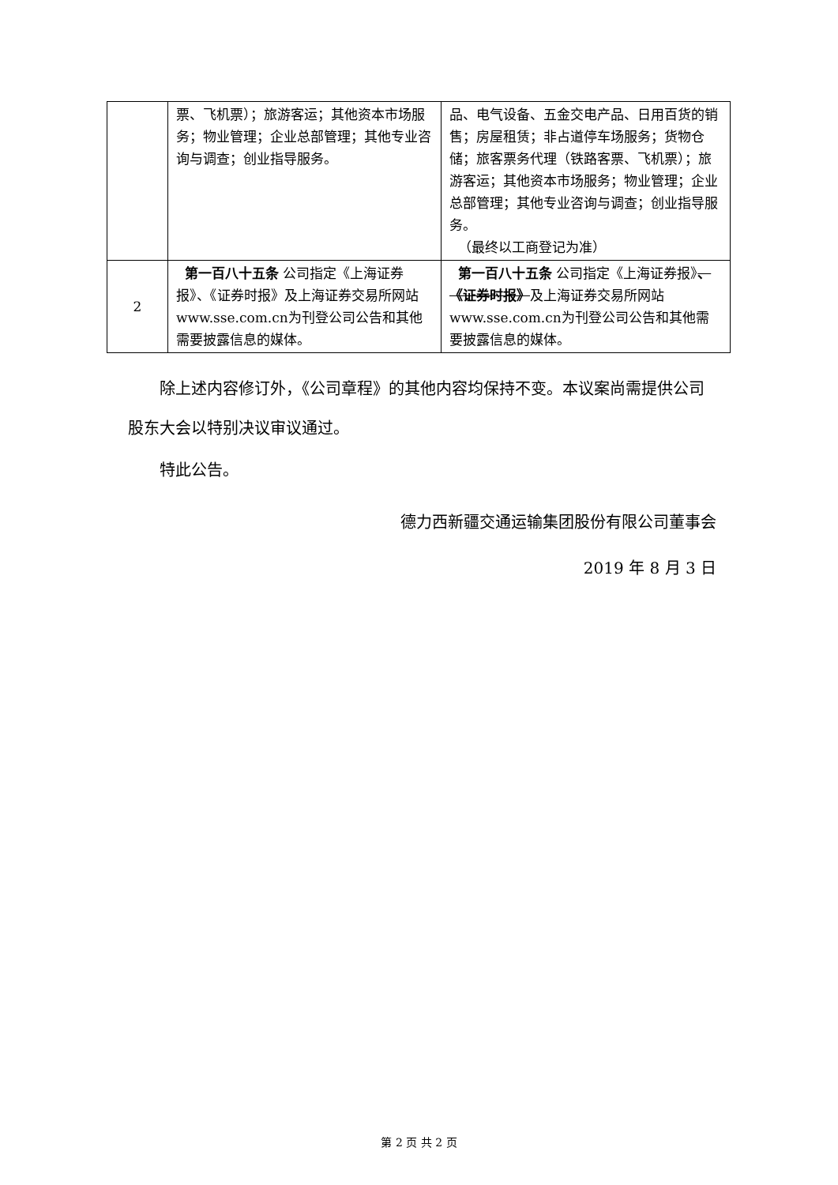| | 票、飞机票）；旅游客运；其他资本市场服务；物业管理；企业总部管理；其他专业咨询与调查；创业指导服务。 | 品、电气设备、五金交电产品、日用百货的销售；房屋租赁；非占道停车场服务；货物仓储；旅客票务代理（铁路客票、飞机票）；旅游客运；其他资本市场服务；物业管理；企业总部管理；其他专业咨询与调查；创业指导服务。 （最终以工商登记为准） |
| 2 | 第一百八十五条 公司指定《上海证券报》、《证券时报》及上海证券交易所网站www.sse.com.cn为刊登公司公告和其他需要披露信息的媒体。 | 第一百八十五条 公司指定《上海证券报》 、《证券时报》 及上海证券交易所网站www.sse.com.cn为刊登公司公告和其他需要披露信息的媒体。 |
除上述内容修订外，《公司章程》的其他内容均保持不变。本议案尚需提供公司股东大会以特别决议审议通过。
特此公告。
德力西新疆交通运输集团股份有限公司董事会
2019 年 8 月 3 日
第 2 页 共 2 页